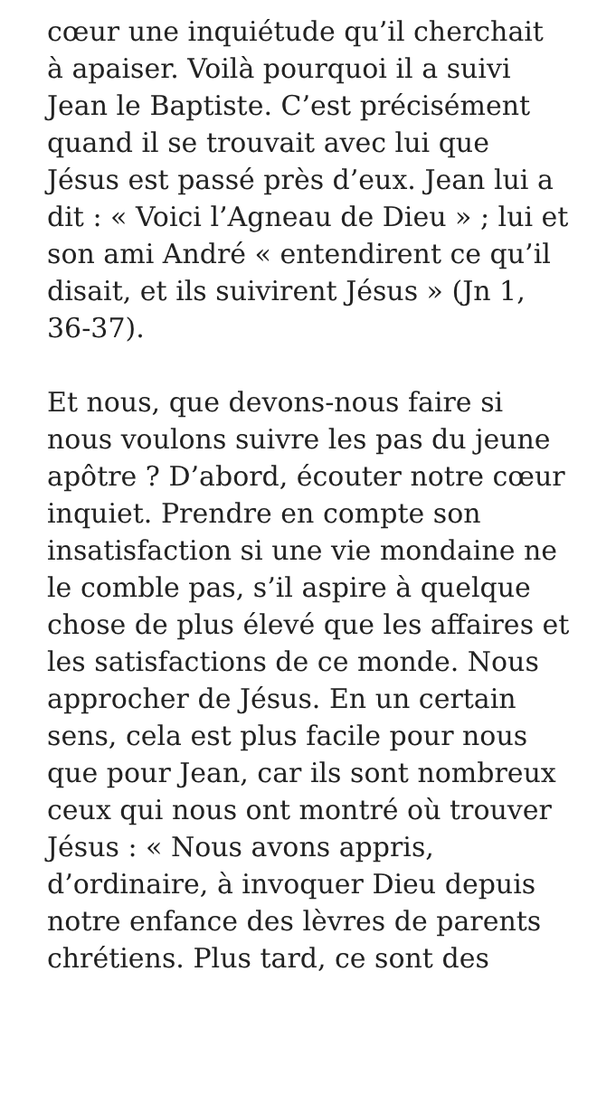cœur une inquiétude qu’il cherchait
à apaiser. Voilà pourquoi il a suivi
Jean le Baptiste. C’est précisément
quand il se trouvait avec lui que
Jésus est passé près d’eux. Jean lui a
dit : « Voici l’Agneau de Dieu » ; lui et
son ami André « entendirent ce qu’il
disait, et ils suivirent Jésus » (Jn 1,
36-37).
Et nous, que devons-nous faire si
nous voulons suivre les pas du jeune
apôtre ? D’abord, écouter notre cœur
inquiet. Prendre en compte son
insatisfaction si une vie mondaine ne
le comble pas, s’il aspire à quelque
chose de plus élevé que les affaires et
les satisfactions de ce monde. Nous
approcher de Jésus. En un certain
sens, cela est plus facile pour nous
que pour Jean, car ils sont nombreux
ceux qui nous ont montré où trouver
Jésus : « Nous avons appris,
d’ordinaire, à invoquer Dieu depuis
notre enfance des lèvres de parents
chrétiens. Plus tard, ce sont des